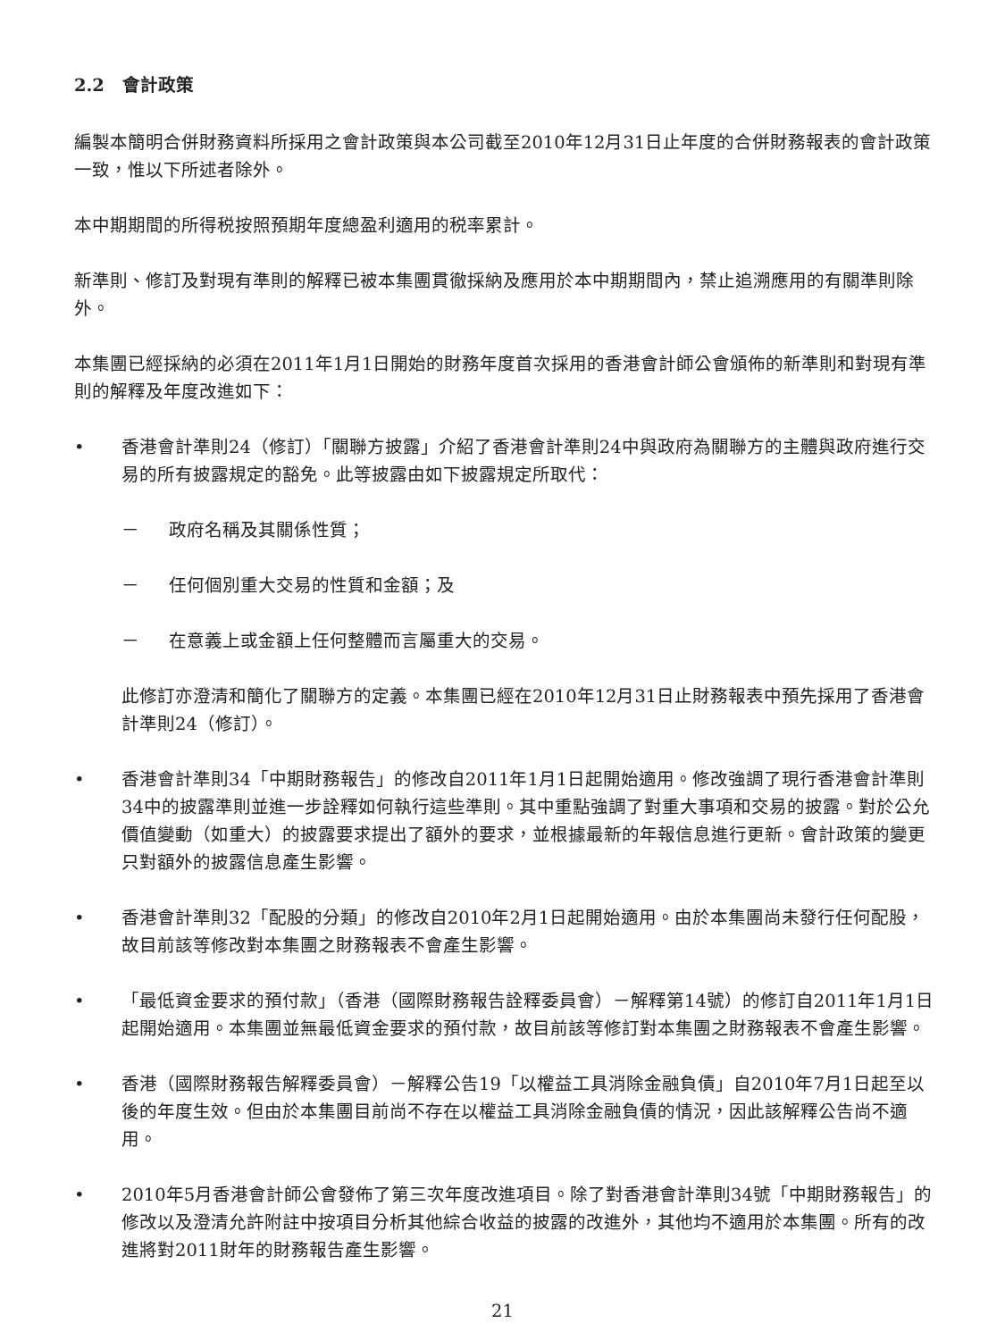2.2 會計政策
編製本簡明合併財務資料所採用之會計政策與本公司截至2010年12月31日止年度的合併財務報表的會計政策一致，惟以下所述者除外。
本中期期間的所得税按照預期年度總盈利適用的税率累計。
新準則、修訂及對現有準則的解釋已被本集團貫徹採納及應用於本中期期間內，禁止追溯應用的有關準則除外。
本集團已經採納的必須在2011年1月1日開始的財務年度首次採用的香港會計師公會頒佈的新準則和對現有準則的解釋及年度改進如下：
• 香港會計準則24（修訂）「關聯方披露」介紹了香港會計準則24中與政府為關聯方的主體與政府進行交易的所有披露規定的豁免。此等披露由如下披露規定所取代：
－ 政府名稱及其關係性質；
－ 任何個別重大交易的性質和金額；及
－ 在意義上或金額上任何整體而言屬重大的交易。
此修訂亦澄清和簡化了關聯方的定義。本集團已經在2010年12月31日止財務報表中預先採用了香港會計準則24（修訂）。
• 香港會計準則34「中期財務報告」的修改自2011年1月1日起開始適用。修改強調了現行香港會計準則34中的披露準則並進一步詮釋如何執行這些準則。其中重點強調了對重大事項和交易的披露。對於公允價值變動（如重大）的披露要求提出了額外的要求，並根據最新的年報信息進行更新。會計政策的變更只對額外的披露信息產生影響。
• 香港會計準則32「配股的分類」的修改自2010年2月1日起開始適用。由於本集團尚未發行任何配股，故目前該等修改對本集團之財務報表不會產生影響。
• 「最低資金要求的預付款」（香港（國際財務報告詮釋委員會）－解釋第14號）的修訂自2011年1月1日起開始適用。本集團並無最低資金要求的預付款，故目前該等修訂對本集團之財務報表不會產生影響。
• 香港（國際財務報告解釋委員會）－解釋公告19「以權益工具消除金融負債」自2010年7月1日起至以後的年度生效。但由於本集團目前尚不存在以權益工具消除金融負債的情況，因此該解釋公告尚不適用。
• 2010年5月香港會計師公會發佈了第三次年度改進項目。除了對香港會計準則34號「中期財務報告」的修改以及澄清允許附註中按項目分析其他綜合收益的披露的改進外，其他均不適用於本集團。所有的改進將對2011財年的財務報告產生影響。
21